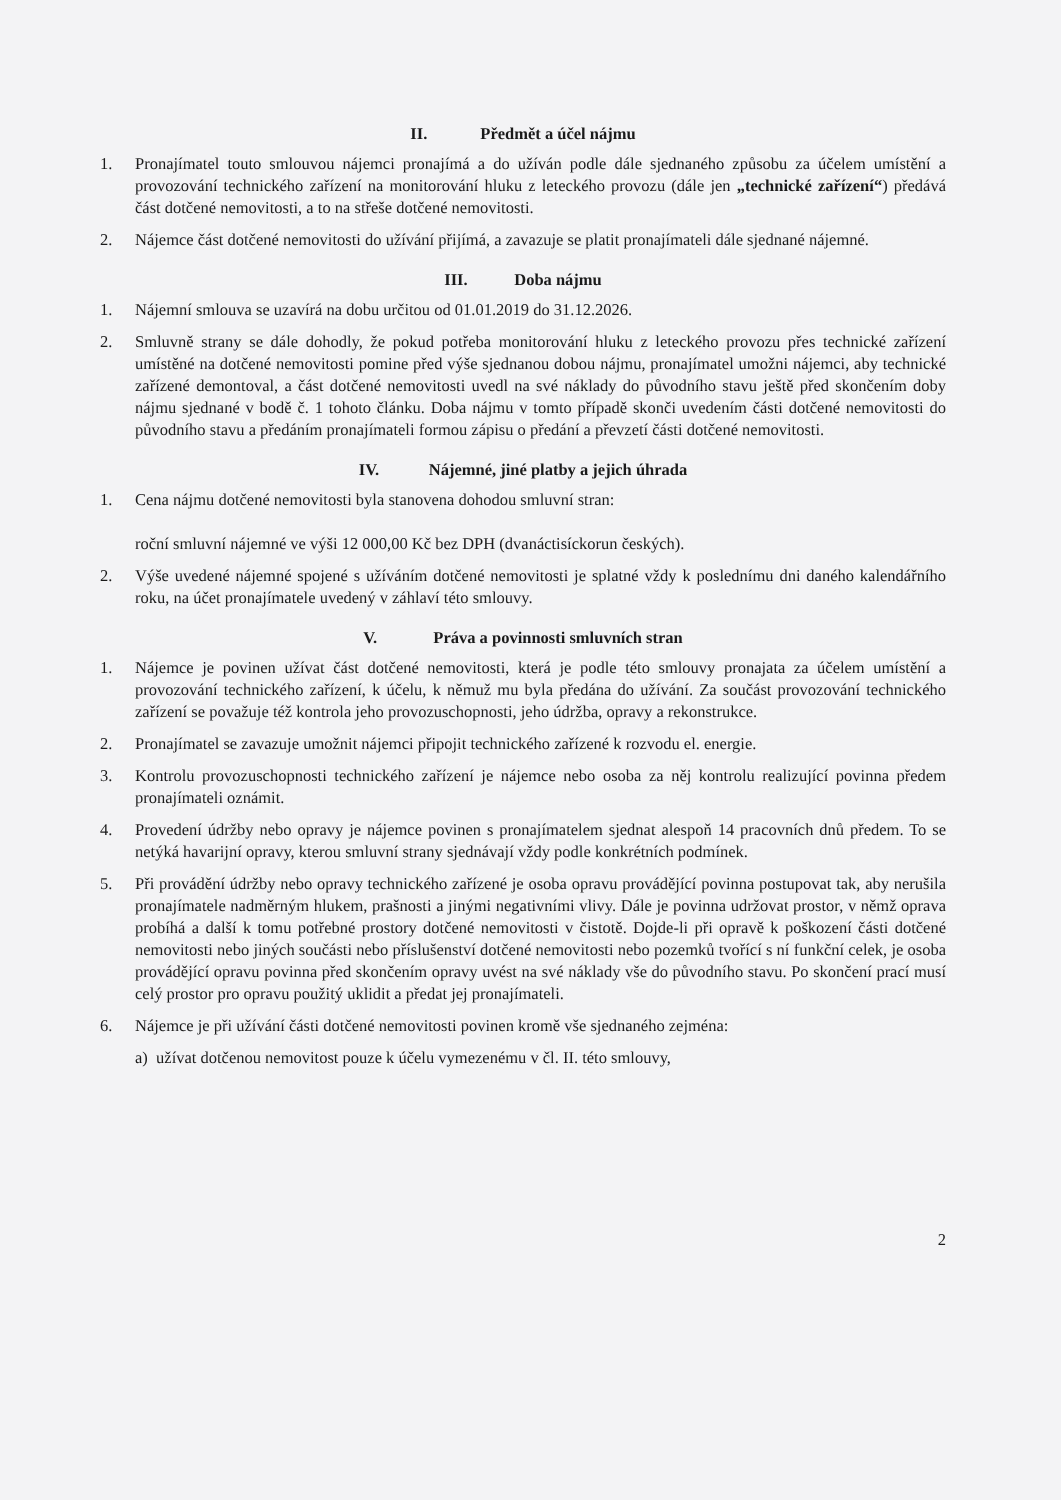II. Předmět a účel nájmu
1. Pronajímatel touto smlouvou nájemci pronajímá a do užíván podle dále sjednaného způsobu za účelem umístění a provozování technického zařízení na monitorování hluku z leteckého provozu (dále jen „technické zařízení“) předává část dotčené nemovitosti, a to na střeše dotčené nemovitosti.
2. Nájemce část dotčené nemovitosti do užívání přijímá, a zavazuje se platit pronajímateli dále sjednané nájemné.
III. Doba nájmu
1. Nájemní smlouva se uzavírá na dobu určitou od 01.01.2019 do 31.12.2026.
2. Smluvně strany se dále dohodly, že pokud potřeba monitorování hluku z leteckého provozu přes technické zařízení umístěné na dotčené nemovitosti pomine před výše sjednanou dobou nájmu, pronajímatel umožni nájemci, aby technické zařízené demontoval, a část dotčené nemovitosti uvedl na své náklady do původního stavu ještě před skončením doby nájmu sjednané v bodě č. 1 tohoto článku. Doba nájmu v tomto případě skonči uvedením části dotčené nemovitosti do původního stavu a předáním pronajímateli formou zápisu o předání a převzetí části dotčené nemovitosti.
IV. Nájemné, jiné platby a jejich úhrada
1. Cena nájmu dotčené nemovitosti byla stanovena dohodou smluvní stran:
roční smluvní nájemné ve výši 12 000,00 Kč bez DPH (dvanáctisíckorun českých).
2. Výše uvedené nájemné spojené s užíváním dotčené nemovitosti je splatné vždy k poslednímu dni daného kalendářního roku, na účet pronajímatele uvedený v záhlaví této smlouvy.
V. Práva a povinnosti smluvních stran
1. Nájemce je povinen užívat část dotčené nemovitosti, která je podle této smlouvy pronajata za účelem umístění a provozování technického zařízení, k účelu, k němuž mu byla předána do užívání. Za součást provozování technického zařízení se považuje též kontrola jeho provozuschopnosti, jeho údržba, opravy a rekonstrukce.
2. Pronajímatel se zavazuje umožnit nájemci připojit technického zařízené k rozvodu el. energie.
3. Kontrolu provozuschopnosti technického zařízení je nájemce nebo osoba za něj kontrolu realizující povinna předem pronajímateli oznámit.
4. Provedení údržby nebo opravy je nájemce povinen s pronajímatelem sjednat alespoň 14 pracovních dnů předem. To se netýká havarijní opravy, kterou smluvní strany sjednávají vždy podle konkrétních podmínek.
5. Při provádění údržby nebo opravy technického zařízené je osoba opravu provádějící povinna postupovat tak, aby nerušila pronajímatele nadměrným hlukem, prašnosti a jinými negativními vlivy. Dále je povinna udržovat prostor, v němž oprava probíhá a další k tomu potřebné prostory dotčené nemovitosti v čistotě. Dojde-li při opravě k poškození části dotčené nemovitosti nebo jiných součásti nebo příslušenství dotčené nemovitosti nebo pozemků tvořící s ní funkční celek, je osoba provádějící opravu povinna před skončením opravy uvést na své náklady vše do původního stavu. Po skončení prací musí celý prostor pro opravu použitý uklidit a předat jej pronajímateli.
6. Nájemce je při užívání části dotčené nemovitosti povinen kromě vše sjednaného zejména:
a) užívat dotčenou nemovitost pouze k účelu vymezenému v čl. II. této smlouvy,
2